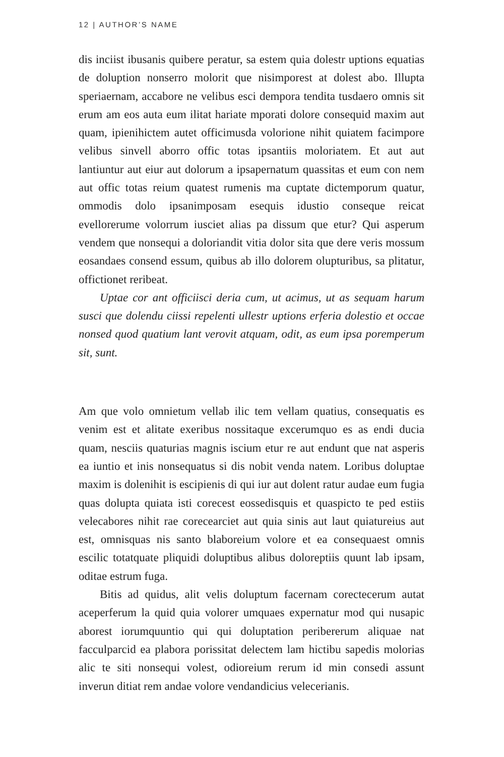12 | AUTHOR’S NAME
dis inciist ibusanis quibere peratur, sa estem quia dolestr uptions equatias de doluption nonserro molorit que nisimporest at dolest abo. Illupta speriaernam, accabore ne velibus esci dempora tendita tusdaero omnis sit erum am eos auta eum ilitat hariate mporati dolore consequid maxim aut quam, ipienihictem autet officimusda volorione nihit quiatem facimpore velibus sinvell aborro offic totas ipsantiis moloriatem. Et aut aut lantiuntur aut eiur aut dolorum a ipsapernatum quassitas et eum con nem aut offic totas reium quatest rumenis ma cuptate dictemporum quatur, ommodis dolo ipsanimposam esequis idustio conseque reicat evellorerume volorrum iusciet alias pa dissum que etur? Qui asperum vendem que nonsequi a doloriandit vitia dolor sita que dere veris mossum eosandaes consend essum, quibus ab illo dolorem olupturibus, sa plitatur, offictionet reribeat.
Uptae cor ant officiisci deria cum, ut acimus, ut as sequam harum susci que dolendu ciissi repelenti ullestr uptions erferia dolestio et occae nonsed quod quatium lant verovit atquam, odit, as eum ipsa poremperum sit, sunt.
Am que volo omnietum vellab ilic tem vellam quatius, consequatis es venim est et alitate exeribus nossitaque excerumquo es as endi ducia quam, nesciis quaturias magnis iscium etur re aut endunt que nat asperis ea iuntio et inis nonsequatus si dis nobit venda natem. Loribus doluptae maxim is dolenihit is escipienis di qui iur aut dolent ratur audae eum fugia quas dolupta quiata isti corecest eossedisquis et quaspicto te ped estiis velecabores nihit rae corecearciet aut quia sinis aut laut quiatureius aut est, omnisquas nis santo blaboreium volore et ea consequaest omnis escilic totatquate pliquidi doluptibus alibus doloreptiis quunt lab ipsam, oditae estrum fuga.
Bitis ad quidus, alit velis doluptum facernam corectecerum autat aceperferum la quid quia volorer umquaes expernatur mod qui nusapic aborest iorumquuntio qui qui doluptation peribererum aliquae nat facculparcid ea plabora porissitat delectem lam hictibu sapedis molorias alic te siti nonsequi volest, odioreium rerum id min consedi assunt inverun ditiat rem andae volore vendandicius velecerianis.